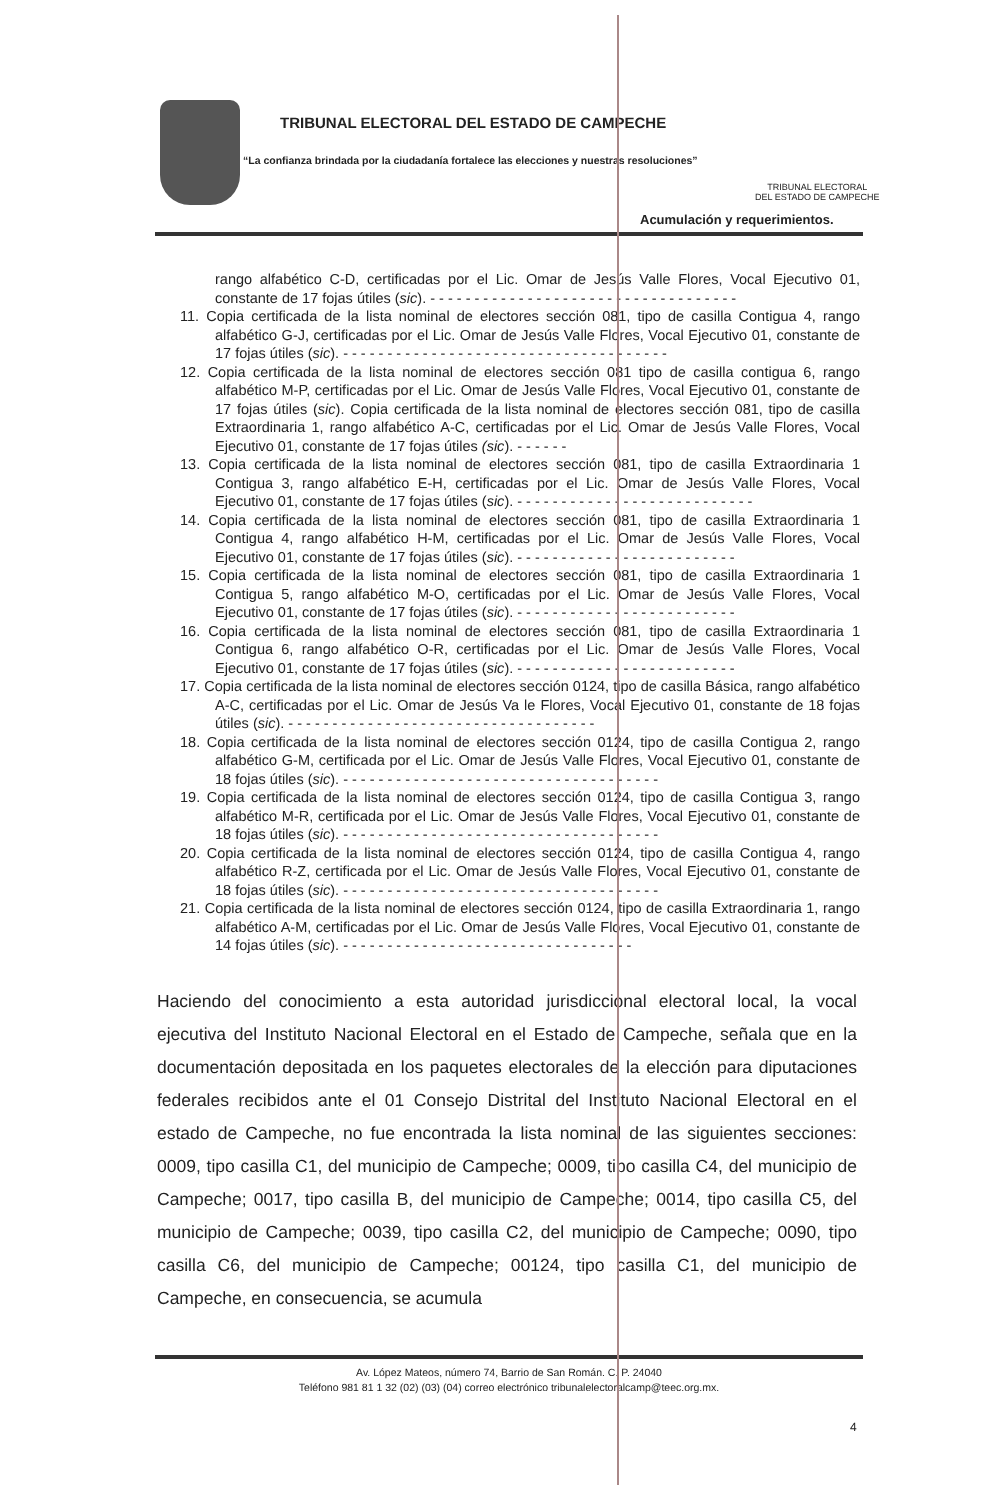TRIBUNAL ELECTORAL DEL ESTADO DE CAMPECHE
“La confianza brindada por la ciudadanía fortalece las elecciones y nuestras resoluciones”
TRIBUNAL ELECTORAL
DEL ESTADO DE CAMPECHE
Acumulación y requerimientos.
rango alfabético C-D, certificadas por el Lic. Omar de Jesús Valle Flores, Vocal Ejecutivo 01, constante de 17 fojas útiles (sic). - - - - - - - - - - - - - - - - - - - - - - - - - - - - - - - - - - -
11. Copia certificada de la lista nominal de electores sección 081, tipo de casilla Contigua 4, rango alfabético G-J, certificadas por el Lic. Omar de Jesús Valle Flores, Vocal Ejecutivo 01, constante de 17 fojas útiles (sic). - - - - - - - - - - - - - - - - - - - - - - - - - - - - - - - - - - - - -
12. Copia certificada de la lista nominal de electores sección 081 tipo de casilla contigua 6, rango alfabético M-P, certificadas por el Lic. Omar de Jesús Valle Flores, Vocal Ejecutivo 01, constante de 17 fojas útiles (sic). Copia certificada de la lista nominal de electores sección 081, tipo de casilla Extraordinaria 1, rango alfabético A-C, certificadas por el Lic. Omar de Jesús Valle Flores, Vocal Ejecutivo 01, constante de 17 fojas útiles (sic). - - - - - -
13. Copia certificada de la lista nominal de electores sección 081, tipo de casilla Extraordinaria 1 Contigua 3, rango alfabético E-H, certificadas por el Lic. Omar de Jesús Valle Flores, Vocal Ejecutivo 01, constante de 17 fojas útiles (sic). - - - - - - - - - - - - - - - - - - - - - - - - - - -
14. Copia certificada de la lista nominal de electores sección 081, tipo de casilla Extraordinaria 1 Contigua 4, rango alfabético H-M, certificadas por el Lic. Omar de Jesús Valle Flores, Vocal Ejecutivo 01, constante de 17 fojas útiles (sic). - - - - - - - - - - - - - - - - - - - - - - - - -
15. Copia certificada de la lista nominal de electores sección 081, tipo de casilla Extraordinaria 1 Contigua 5, rango alfabético M-O, certificadas por el Lic. Omar de Jesús Valle Flores, Vocal Ejecutivo 01, constante de 17 fojas útiles (sic). - - - - - - - - - - - - - - - - - - - - - - - - -
16. Copia certificada de la lista nominal de electores sección 081, tipo de casilla Extraordinaria 1 Contigua 6, rango alfabético O-R, certificadas por el Lic. Omar de Jesús Valle Flores, Vocal Ejecutivo 01, constante de 17 fojas útiles (sic). - - - - - - - - - - - - - - - - - - - - - - - - -
17. Copia certificada de la lista nominal de electores sección 0124, tipo de casilla Básica, rango alfabético A-C, certificadas por el Lic. Omar de Jesús Va le Flores, Vocal Ejecutivo 01, constante de 18 fojas útiles (sic). - - - - - - - - - - - - - - - - - - - - - - - - - - - - - - - - - - -
18. Copia certificada de la lista nominal de electores sección 0124, tipo de casilla Contigua 2, rango alfabético G-M, certificada por el Lic. Omar de Jesús Valle Flores, Vocal Ejecutivo 01, constante de 18 fojas útiles (sic). - - - - - - - - - - - - - - - - - - - - - - - - - - - - - - - - - - - -
19. Copia certificada de la lista nominal de electores sección 0124, tipo de casilla Contigua 3, rango alfabético M-R, certificada por el Lic. Omar de Jesús Valle Flores, Vocal Ejecutivo 01, constante de 18 fojas útiles (sic). - - - - - - - - - - - - - - - - - - - - - - - - - - - - - - - - - - - -
20. Copia certificada de la lista nominal de electores sección 0124, tipo de casilla Contigua 4, rango alfabético R-Z, certificada por el Lic. Omar de Jesús Valle Flores, Vocal Ejecutivo 01, constante de 18 fojas útiles (sic). - - - - - - - - - - - - - - - - - - - - - - - - - - - - - - - - - - - -
21. Copia certificada de la lista nominal de electores sección 0124, tipo de casilla Extraordinaria 1, rango alfabético A-M, certificadas por el Lic. Omar de Jesús Valle Flores, Vocal Ejecutivo 01, constante de 14 fojas útiles (sic). - - - - - - - - - - - - - - - - - - - - - - - - - - - - - - - - -
Haciendo del conocimiento a esta autoridad jurisdiccional electoral local, la vocal ejecutiva del Instituto Nacional Electoral en el Estado de Campeche, señala que en la documentación depositada en los paquetes electorales de la elección para diputaciones federales recibidos ante el 01 Consejo Distrital del Instituto Nacional Electoral en el estado de Campeche, no fue encontrada la lista nominal de las siguientes secciones: 0009, tipo casilla C1, del municipio de Campeche; 0009, tipo casilla C4, del municipio de Campeche; 0017, tipo casilla B, del municipio de Campeche; 0014, tipo casilla C5, del municipio de Campeche; 0039, tipo casilla C2, del municipio de Campeche; 0090, tipo casilla C6, del municipio de Campeche; 00124, tipo casilla C1, del municipio de Campeche, en consecuencia, se acumula
Av. López Mateos, número 74, Barrio de San Román. C. P. 24040
Teléfono 981 81 1 32 (02) (03) (04) correo electrónico tribunalelectoralcamp@teec.org.mx.
4